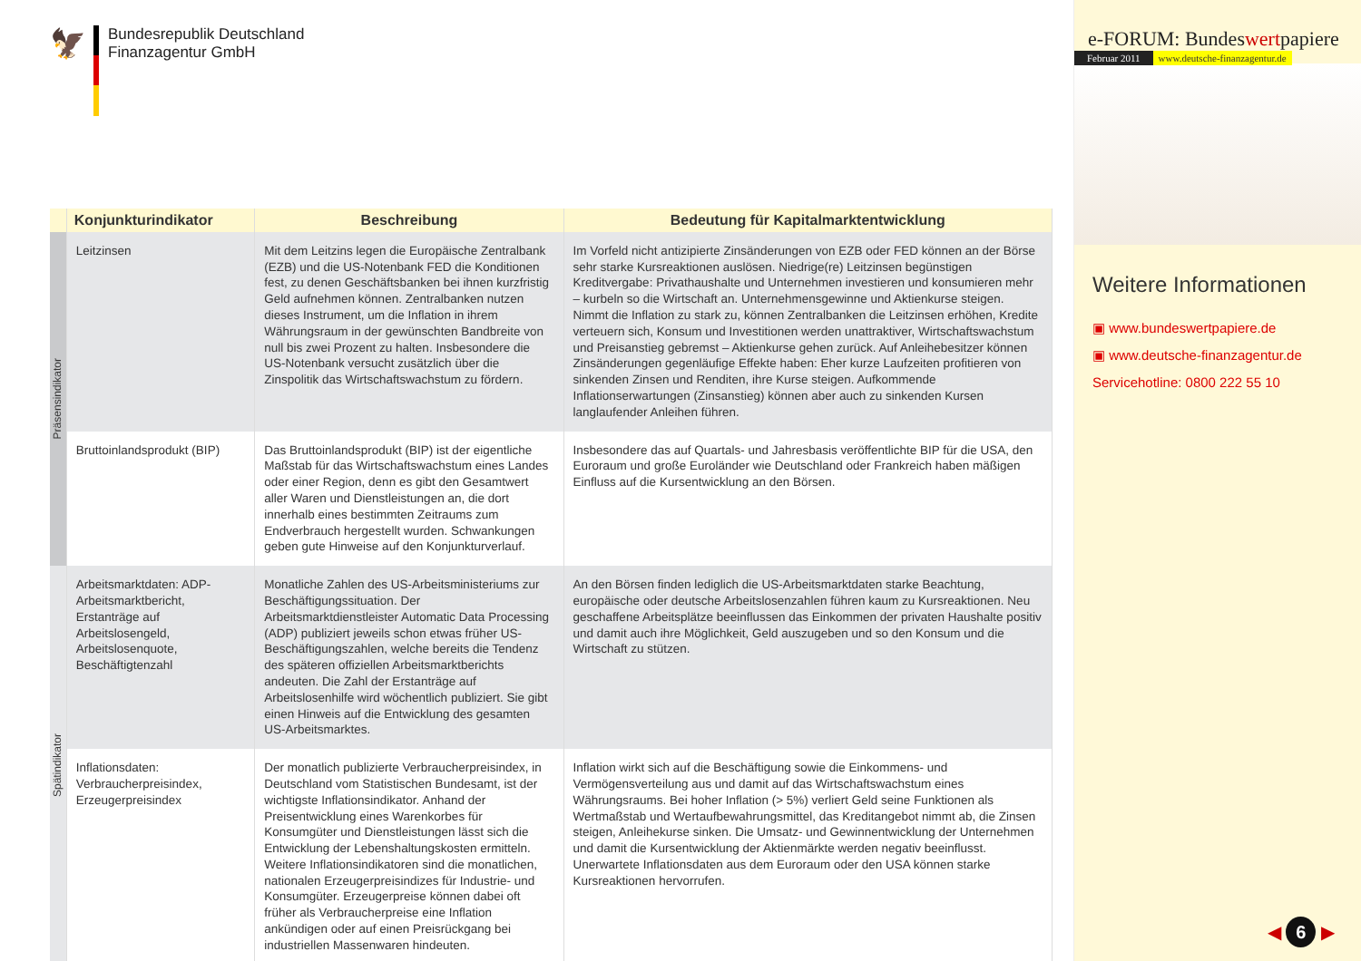🦅
Bundesrepublik Deutschland
Finanzagentur GmbH
| | Konjunkturindikator | Beschreibung | Bedeutung für Kapitalmarktentwicklung |
| --- | --- | --- | --- |
| Präsensindikator | Leitzinsen | Mit dem Leitzins legen die Europäische Zentralbank (EZB) und die US-Notenbank FED die Konditionen fest, zu denen Geschäftsbanken bei ihnen kurzfristig Geld aufnehmen können. Zentralbanken nutzen dieses Instrument, um die Inflation in ihrem Währungsraum in der gewünschten Bandbreite von null bis zwei Prozent zu halten. Insbesondere die US-Notenbank versucht zusätzlich über die Zinspolitik das Wirtschaftswachstum zu fördern. | Im Vorfeld nicht antizipierte Zinsänderungen von EZB oder FED können an der Börse sehr starke Kursreaktionen auslösen. Niedrige(re) Leitzinsen begünstigen Kreditvergabe: Privathaushalte und Unternehmen investieren und konsumieren mehr – kurbeln so die Wirtschaft an. Unternehmensgewinne und Aktienkurse steigen. Nimmt die Inflation zu stark zu, können Zentralbanken die Leitzinsen erhöhen, Kredite verteuern sich, Konsum und Investitionen werden unattraktiver, Wirtschaftswachstum und Preisanstieg gebremst – Aktienkurse gehen zurück. Auf Anleihebesitzer können Zinsänderungen gegenläufige Effekte haben: Eher kurze Laufzeiten profitieren von sinkenden Zinsen und Renditen, ihre Kurse steigen. Aufkommende Inflationserwartungen (Zinsanstieg) können aber auch zu sinkenden Kursen langlaufender Anleihen führen. |
| | Bruttoinlandsprodukt (BIP) | Das Bruttoinlandsprodukt (BIP) ist der eigentliche Maßstab für das Wirtschaftswachstum eines Landes oder einer Region, denn es gibt den Gesamtwert aller Waren und Dienstleistungen an, die dort innerhalb eines bestimmten Zeitraums zum Endverbrauch hergestellt wurden. Schwankungen geben gute Hinweise auf den Konjunkturverlauf. | Insbesondere das auf Quartals- und Jahresbasis veröffentlichte BIP für die USA, den Euroraum und große Euroländer wie Deutschland oder Frankreich haben mäßigen Einfluss auf die Kursentwicklung an den Börsen. |
| Spätindikator | Arbeitsmarktdaten: ADP-Arbeitsmarktbericht, Erstanträge auf Arbeitslosengeld, Arbeitslosenquote, Beschäftigtenzahl | Monatliche Zahlen des US-Arbeitsministeriums zur Beschäftigungssituation. Der Arbeitsmarktdienstleister Automatic Data Processing (ADP) publiziert jeweils schon etwas früher US-Beschäftigungszahlen, welche bereits die Tendenz des späteren offiziellen Arbeitsmarktberichts andeuten. Die Zahl der Erstanträge auf Arbeitslosenhilfe wird wöchentlich publiziert. Sie gibt einen Hinweis auf die Entwicklung des gesamten US-Arbeitsmarktes. | An den Börsen finden lediglich die US-Arbeitsmarktdaten starke Beachtung, europäische oder deutsche Arbeitslosenzahlen führen kaum zu Kursreaktionen. Neu geschaffene Arbeitsplätze beeinflussen das Einkommen der privaten Haushalte positiv und damit auch ihre Möglichkeit, Geld auszugeben und so den Konsum und die Wirtschaft zu stützen. |
| | Inflationsdaten: Verbraucherpreisindex, Erzeugerpreisindex | Der monatlich publizierte Verbraucherpreisindex, in Deutschland vom Statistischen Bundesamt, ist der wichtigste Inflationsindikator. Anhand der Preisentwicklung eines Warenkorbes für Konsumgüter und Dienstleistungen lässt sich die Entwicklung der Lebenshaltungskosten ermitteln. Weitere Inflationsindikatoren sind die monatlichen, nationalen Erzeugerpreisindizes für Industrie- und Konsumgüter. Erzeugerpreise können dabei oft früher als Verbraucherpreise eine Inflation ankündigen oder auf einen Preisrückgang bei industriellen Massenwaren hindeuten. | Inflation wirkt sich auf die Beschäftigung sowie die Einkommens- und Vermögensverteilung aus und damit auf das Wirtschaftswachstum eines Währungsraums. Bei hoher Inflation (> 5%) verliert Geld seine Funktionen als Wertmaßstab und Wertaufbewahrungsmittel, das Kreditangebot nimmt ab, die Zinsen steigen, Anleihekurse sinken. Die Umsatz- und Gewinnentwicklung der Unternehmen und damit die Kursentwicklung der Aktienmärkte werden negativ beeinflusst. Unerwartete Inflationsdaten aus dem Euroraum oder den USA können starke Kursreaktionen hervorrufen. |
e-FORUM: Bundeswertpapiere
Februar 2011 www.deutsche-finanzagentur.de
Weitere Informationen
▣ www.bundeswertpapiere.de
▣ www.deutsche-finanzagentur.de
Servicehotline: 0800 222 55 10
◀ 6 ▶